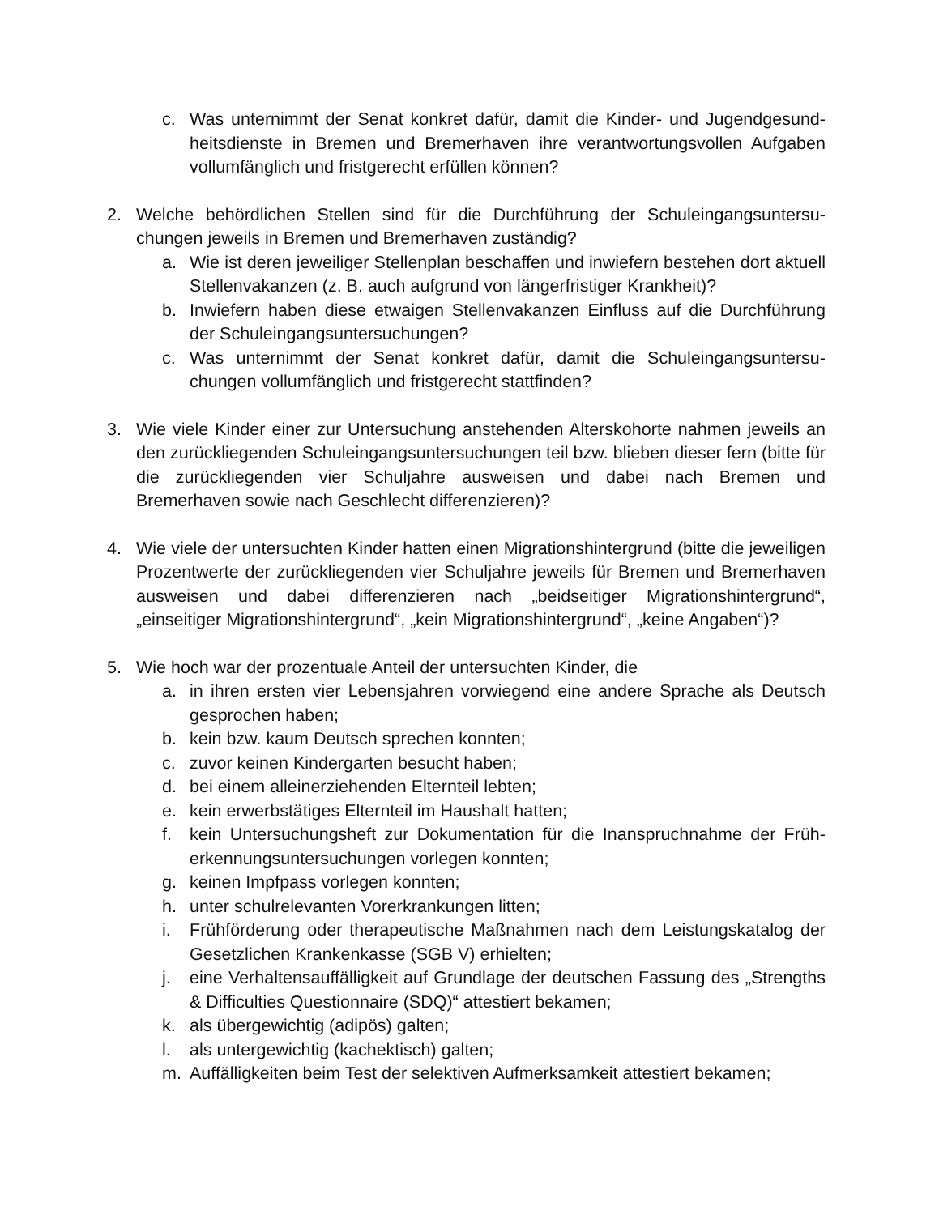c. Was unternimmt der Senat konkret dafür, damit die Kinder- und Jugendgesund­heitsdienste in Bremen und Bremerhaven ihre verantwortungsvollen Aufgaben vollumfänglich und fristgerecht erfüllen können?
2. Welche behördlichen Stellen sind für die Durchführung der Schuleingangsuntersu­chungen jeweils in Bremen und Bremerhaven zuständig?
a. Wie ist deren jeweiliger Stellenplan beschaffen und inwiefern bestehen dort ak­tuell Stellenvakanzen (z. B. auch aufgrund von längerfristiger Krankheit)?
b. Inwiefern haben diese etwaigen Stellenvakanzen Einfluss auf die Durchführung der Schuleingangsuntersuchungen?
c. Was unternimmt der Senat konkret dafür, damit die Schuleingangsuntersu­chungen vollumfänglich und fristgerecht stattfinden?
3. Wie viele Kinder einer zur Untersuchung anstehenden Alterskohorte nahmen jeweils an den zurückliegenden Schuleingangsuntersuchungen teil bzw. blieben dieser fern (bitte für die zurückliegenden vier Schuljahre ausweisen und dabei nach Bremen und Bremerhaven sowie nach Geschlecht differenzieren)?
4. Wie viele der untersuchten Kinder hatten einen Migrationshintergrund (bitte die jewei­ligen Prozentwerte der zurückliegenden vier Schuljahre jeweils für Bremen und Bre­merhaven ausweisen und dabei differenzieren nach „beidseitiger Migrationshinter­grund“, „einseitiger Migrationshintergrund“, „kein Migrationshintergrund“, „keine Anga­ben“)?
5. Wie hoch war der prozentuale Anteil der untersuchten Kinder, die
a. in ihren ersten vier Lebensjahren vorwiegend eine andere Sprache als Deutsch gesprochen haben;
b. kein bzw. kaum Deutsch sprechen konnten;
c. zuvor keinen Kindergarten besucht haben;
d. bei einem alleinerziehenden Elternteil lebten;
e. kein erwerbstätiges Elternteil im Haushalt hatten;
f. kein Untersuchungsheft zur Dokumentation für die Inanspruchnahme der Früh­erkennungsuntersuchungen vorlegen konnten;
g. keinen Impfpass vorlegen konnten;
h. unter schulrelevanten Vorerkrankungen litten;
i. Frühförderung oder therapeutische Maßnahmen nach dem Leistungskatalog der Gesetzlichen Krankenkasse (SGB V) erhielten;
j. eine Verhaltensauffälligkeit auf Grundlage der deutschen Fassung des „Strengths & Difficulties Questionnaire (SDQ)“ attestiert bekamen;
k. als übergewichtig (adipös) galten;
l. als untergewichtig (kachektisch) galten;
m. Auffälligkeiten beim Test der selektiven Aufmerksamkeit attestiert bekamen;